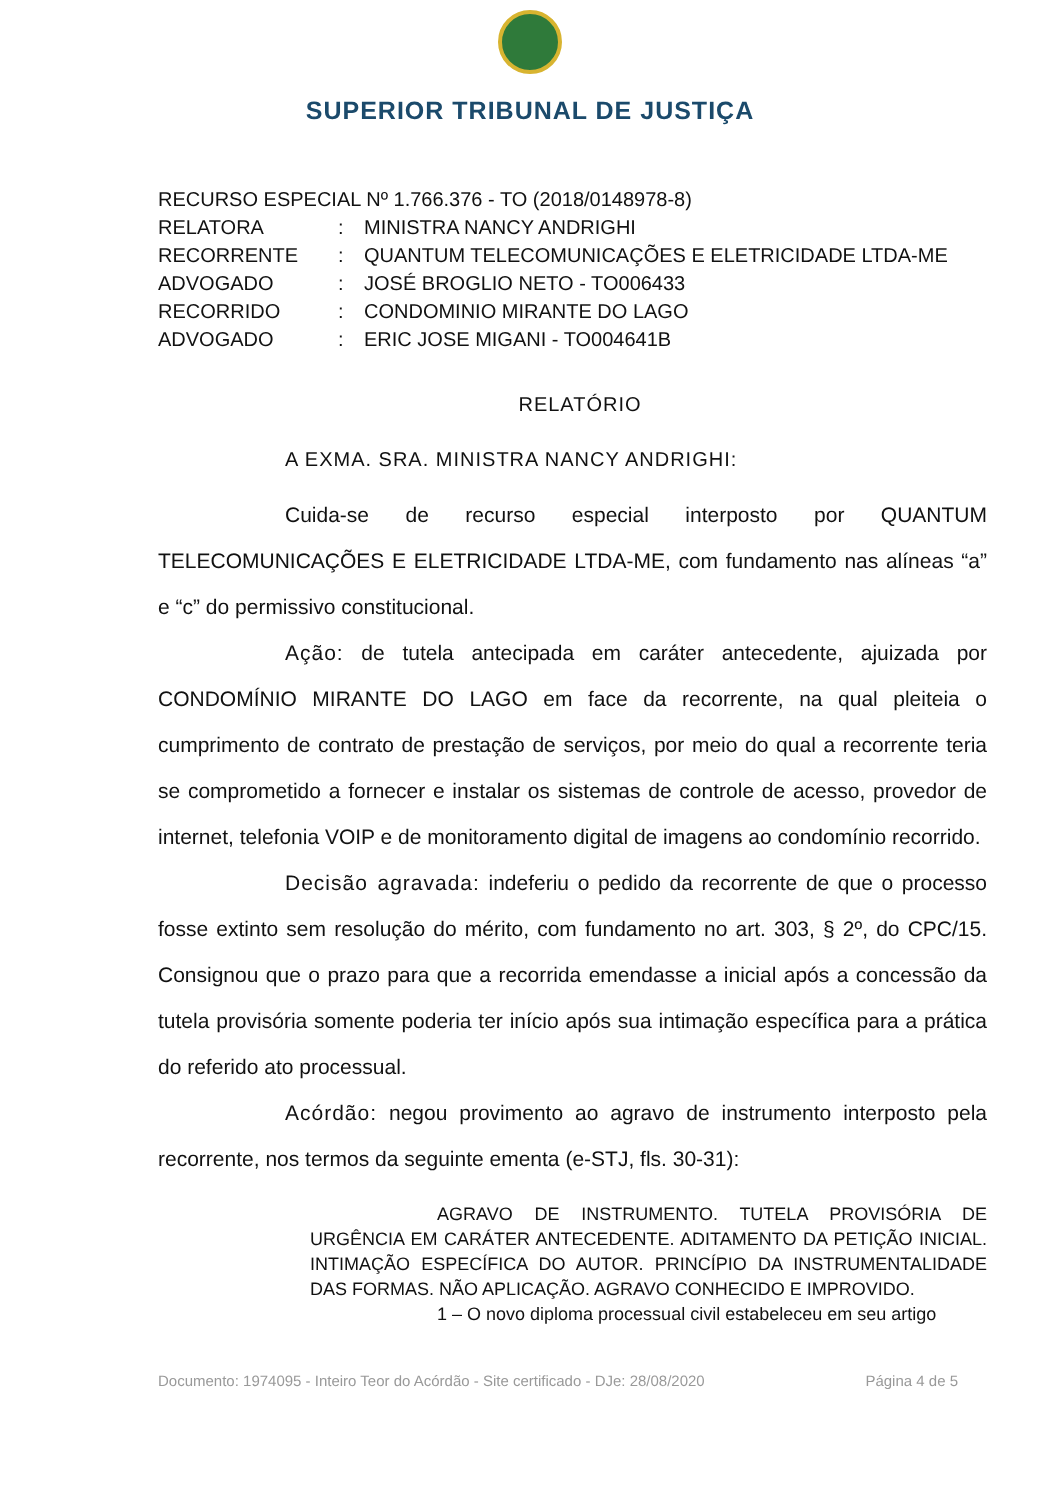SUPERIOR TRIBUNAL DE JUSTIÇA
RECURSO ESPECIAL Nº 1.766.376 - TO (2018/0148978-8)
RELATORA: MINISTRA NANCY ANDRIGHI
RECORRENTE: QUANTUM TELECOMUNICAÇÕES E ELETRICIDADE LTDA-ME
ADVOGADO: JOSÉ BROGLIO NETO - TO006433
RECORRIDO: CONDOMINIO MIRANTE DO LAGO
ADVOGADO: ERIC JOSE MIGANI - TO004641B
RELATÓRIO
A EXMA. SRA. MINISTRA NANCY ANDRIGHI:
Cuida-se de recurso especial interposto por QUANTUM TELECOMUNICAÇÕES E ELETRICIDADE LTDA-ME, com fundamento nas alíneas “a” e “c” do permissivo constitucional.
Ação: de tutela antecipada em caráter antecedente, ajuizada por CONDOMÍNIO MIRANTE DO LAGO em face da recorrente, na qual pleiteia o cumprimento de contrato de prestação de serviços, por meio do qual a recorrente teria se comprometido a fornecer e instalar os sistemas de controle de acesso, provedor de internet, telefonia VOIP e de monitoramento digital de imagens ao condomínio recorrido.
Decisão agravada: indeferiu o pedido da recorrente de que o processo fosse extinto sem resolução do mérito, com fundamento no art. 303, § 2º, do CPC/15. Consignou que o prazo para que a recorrida emendasse a inicial após a concessão da tutela provisória somente poderia ter início após sua intimação específica para a prática do referido ato processual.
Acórdão: negou provimento ao agravo de instrumento interposto pela recorrente, nos termos da seguinte ementa (e-STJ, fls. 30-31):
AGRAVO DE INSTRUMENTO. TUTELA PROVISÓRIA DE URGÊNCIA EM CARÁTER ANTECEDENTE. ADITAMENTO DA PETIÇÃO INICIAL. INTIMAÇÃO ESPECÍFICA DO AUTOR. PRINCÍPIO DA INSTRUMENTALIDADE DAS FORMAS. NÃO APLICAÇÃO. AGRAVO CONHECIDO E IMPROVIDO.
1 – O novo diploma processual civil estabeleceu em seu artigo
Documento: 1974095 - Inteiro Teor do Acórdão - Site certificado - DJe: 28/08/2020 Página 4 de 5